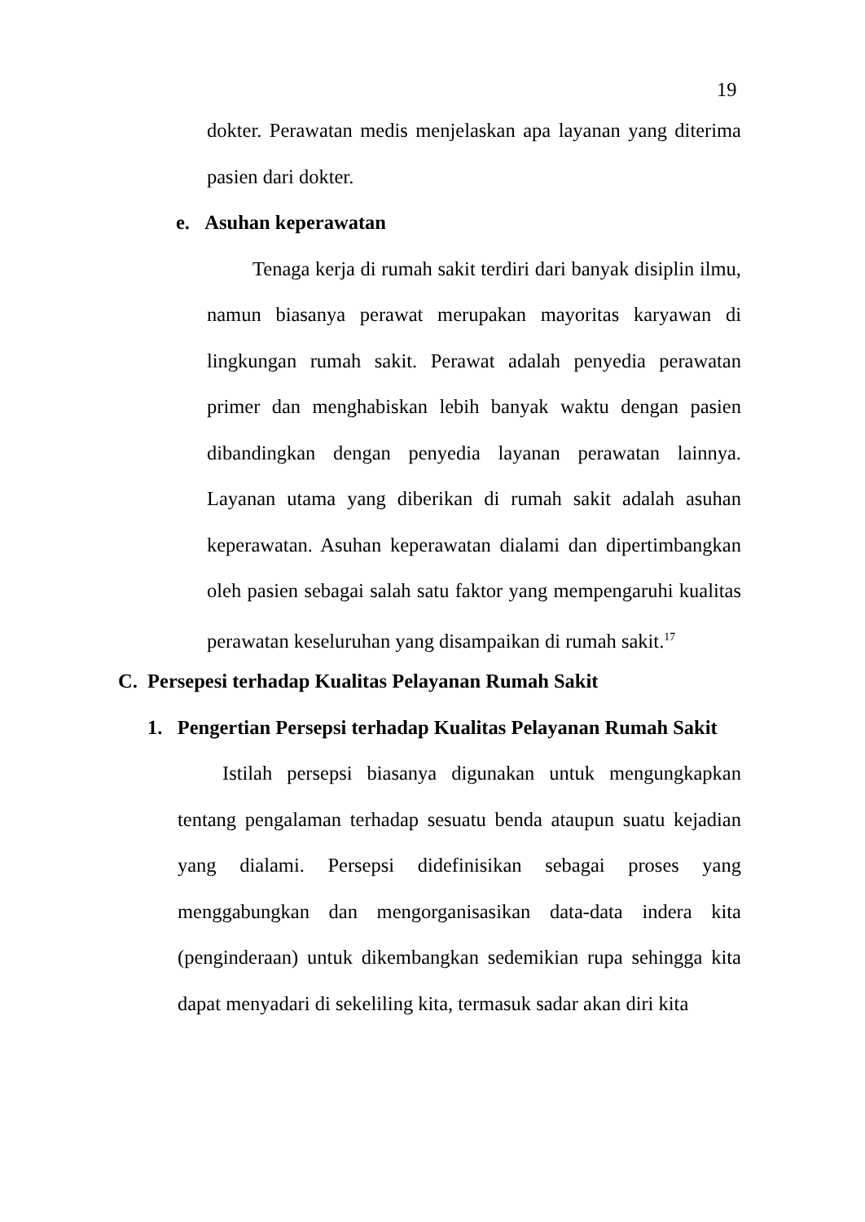19
dokter. Perawatan medis menjelaskan apa layanan yang diterima pasien dari dokter.
e. Asuhan keperawatan
Tenaga kerja di rumah sakit terdiri dari banyak disiplin ilmu, namun biasanya perawat merupakan mayoritas karyawan di lingkungan rumah sakit. Perawat adalah penyedia perawatan primer dan menghabiskan lebih banyak waktu dengan pasien dibandingkan dengan penyedia layanan perawatan lainnya. Layanan utama yang diberikan di rumah sakit adalah asuhan keperawatan. Asuhan keperawatan dialami dan dipertimbangkan oleh pasien sebagai salah satu faktor yang mempengaruhi kualitas perawatan keseluruhan yang disampaikan di rumah sakit.<sup>17</sup>
C. Persepesi terhadap Kualitas Pelayanan Rumah Sakit
1. Pengertian Persepsi terhadap Kualitas Pelayanan Rumah Sakit
Istilah persepsi biasanya digunakan untuk mengungkapkan tentang pengalaman terhadap sesuatu benda ataupun suatu kejadian yang dialami. Persepsi didefinisikan sebagai proses yang menggabungkan dan mengorganisasikan data-data indera kita (penginderaan) untuk dikembangkan sedemikian rupa sehingga kita dapat menyadari di sekeliling kita, termasuk sadar akan diri kita